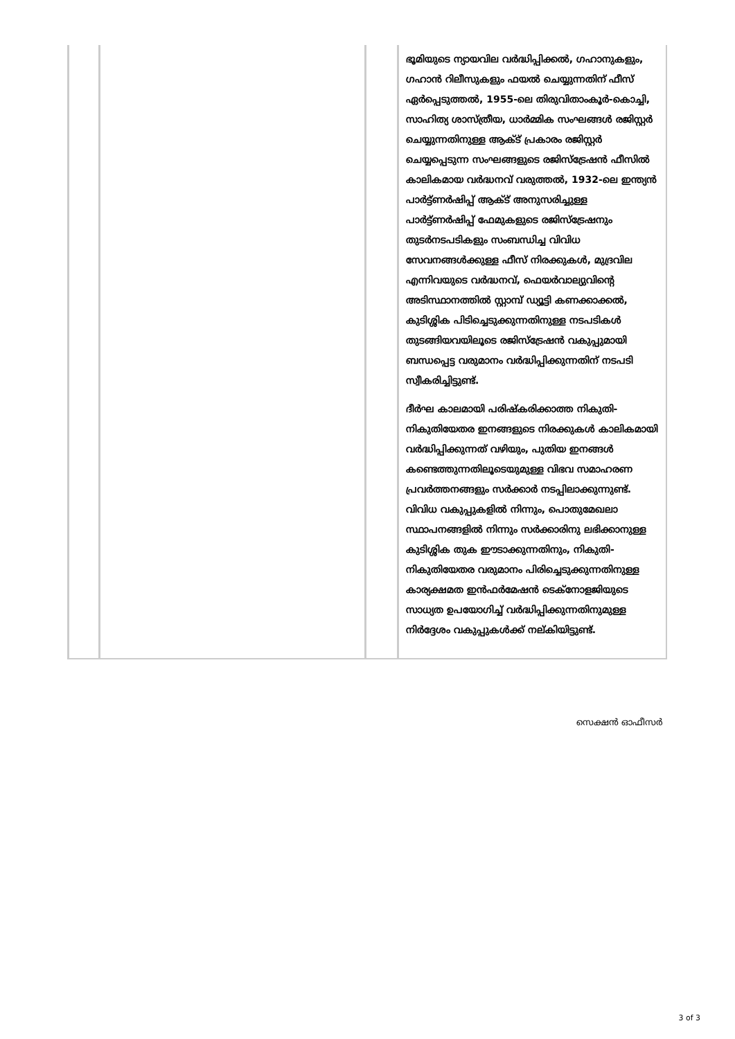| | | | ഭൂമിയുടെ ന്യായവില വർദ്ധിപ്പിക്കൽ, ഗഹാനുകളും, ഗഹാൻ റിലീസുകളും ഫയൽ ചെയ്യുന്നതിന് ഫീസ് ഏർപ്പെടുത്തൽ, 1955-ലെ തിരുവിതാംകൂർ-കൊച്ചി, സാഹിത്യ ശാസ്ത്രീയ, ധാർമ്മിക സംഘങ്ങൾ രജിസ്റ്റർ ചെയ്യുന്നതിനുള്ള ആക്ട് പ്രകാരം രജിസ്റ്റർ ചെയ്യപ്പെടുന്ന സംഘങ്ങളുടെ രജിസ്ട്രേഷൻ ഫീസിൽ കാലികമായ വർദ്ധനവ് വരുത്തൽ, 1932-ലെ ഇന്ത്യൻ പാർട്ട്ണർഷിപ്പ് ആക്ട് അനുസരിച്ചുള്ള പാർട്ട്ണർഷിപ്പ് ഫേമുകളുടെ രജിസ്ട്രേഷനും തുടർനടപടികളും സംബന്ധിച്ച വിവിധ സേവനങ്ങൾക്കുള്ള ഫീസ് നിരക്കുകൾ, മുദ്രവില എന്നിവയുടെ വർദ്ധനവ്, ഫെയർവാല്യുവിന്റെ അടിസ്ഥാനത്തിൽ സ്റ്റാമ്പ് ഡ്യൂട്ടി കണക്കാക്കൽ, കുടിശ്ശിക പിടിച്ചെടുക്കുന്നതിനുള്ള നടപടികൾ തുടങ്ങിയവയിലൂടെ രജിസ്ട്രേഷൻ വകുപ്പുമായി ബന്ധപ്പെട്ട വരുമാനം വർദ്ധിപ്പിക്കുന്നതിന് നടപടി സ്വീകരിച്ചിട്ടുണ്ട്. ദീർഘ കാലമായി പരിഷ്കരിക്കാത്ത നികുതി-നികുതിയേതര ഇനങ്ങളുടെ നിരക്കുകൾ കാലികമായി വർദ്ധിപ്പിക്കുന്നത് വഴിയും, പുതിയ ഇനങ്ങൾ കണ്ടെത്തുന്നതിലൂടെയുമുള്ള വിഭവ സമാഹരണ പ്രവർത്തനങ്ങളും സർക്കാർ നടപ്പിലാക്കുന്നുണ്ട്. വിവിധ വകുപ്പുകളിൽ നിന്നും, പൊതുമേഖലാ സ്ഥാപനങ്ങളിൽ നിന്നും സർക്കാരിനു ലഭിക്കാനുള്ള കുടിശ്ശിക തുക ഈടാക്കുന്നതിനും, നികുതി-നികുതിയേതര വരുമാനം പിരിച്ചെടുക്കുന്നതിനുള്ള കാര്യക്ഷമത ഇൻഫർമേഷൻ ടെക്നോളജിയുടെ സാധ്യത ഉപയോഗിച്ച് വർദ്ധിപ്പിക്കുന്നതിനുമുള്ള നിർദ്ദേശം വകുപ്പുകൾക്ക് നല്കിയിട്ടുണ്ട്. |
സെക്ഷൻ ഓഫീസർ
3 of 3